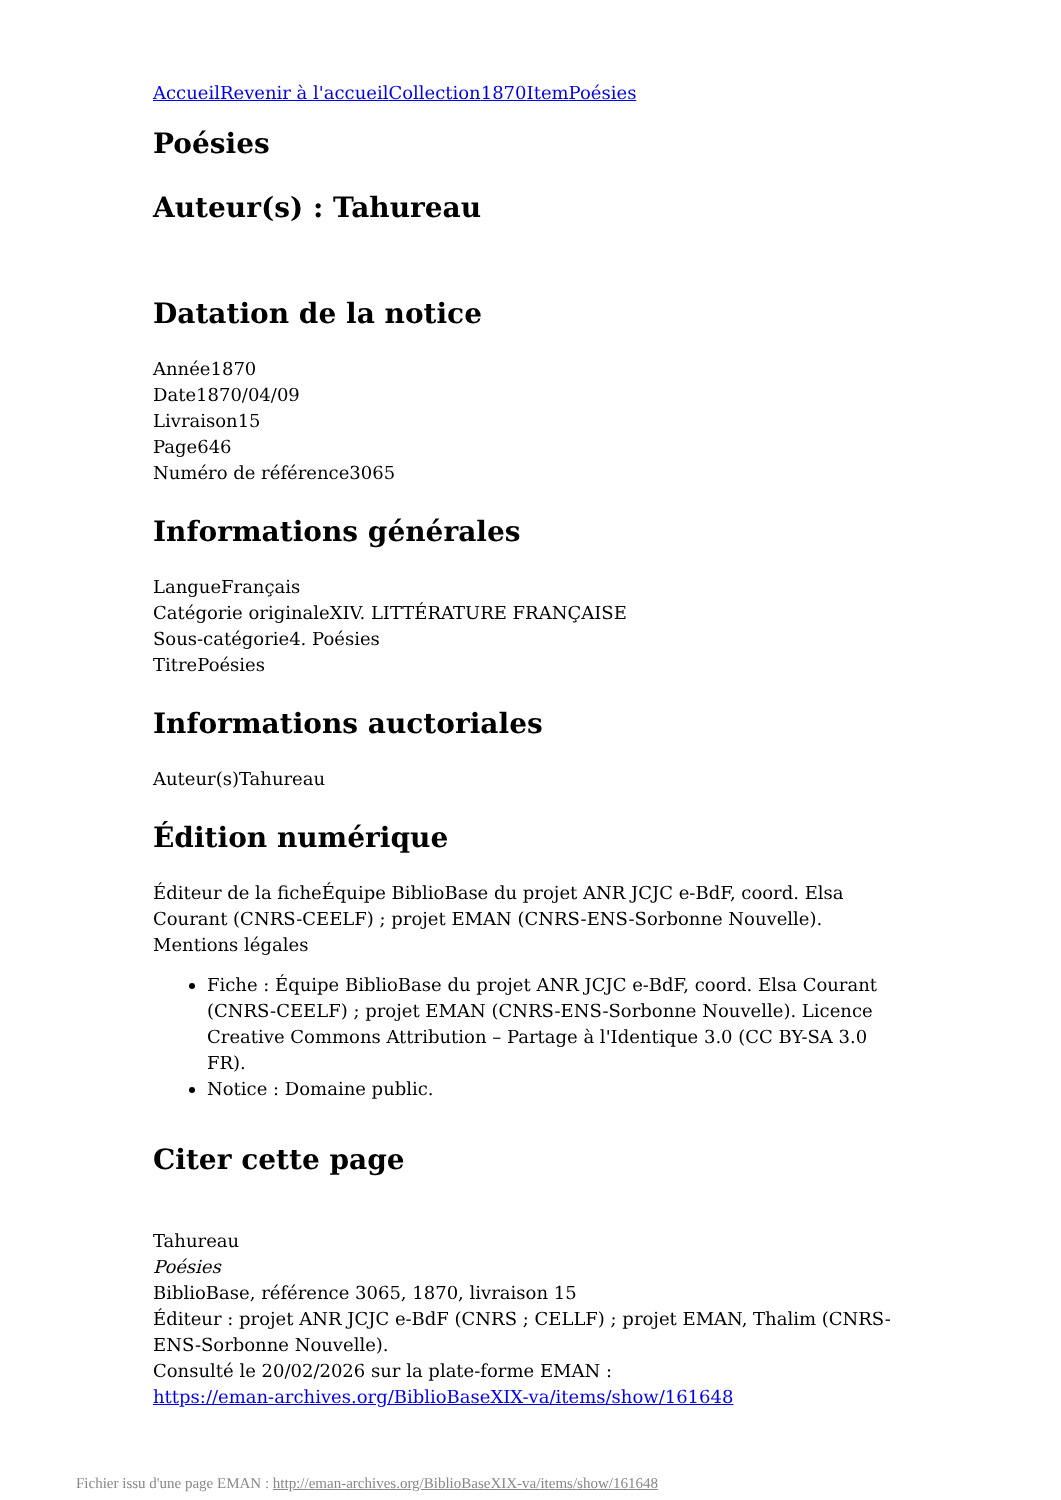Accueil Revenir à l'accueil Collection 1870 Item Poésies
Poésies
Auteur(s) : Tahureau
Datation de la notice
Année1870
Date1870/04/09
Livraison15
Page646
Numéro de référence3065
Informations générales
LangueFrançais
Catégorie originaleXIV. LITTÉRATURE FRANÇAISE
Sous-catégorie4. Poésies
TitrePoésies
Informations auctoriales
Auteur(s)Tahureau
Édition numérique
Éditeur de la ficheÉquipe BiblioBase du projet ANR JCJC e-BdF, coord. Elsa Courant (CNRS-CEELF) ; projet EMAN (CNRS-ENS-Sorbonne Nouvelle).
Mentions légales
Fiche : Équipe BiblioBase du projet ANR JCJC e-BdF, coord. Elsa Courant (CNRS-CEELF) ; projet EMAN (CNRS-ENS-Sorbonne Nouvelle). Licence Creative Commons Attribution – Partage à l'Identique 3.0 (CC BY-SA 3.0 FR).
Notice : Domaine public.
Citer cette page
Tahureau
Poésies
BiblioBase, référence 3065, 1870, livraison 15
Éditeur : projet ANR JCJC e-BdF (CNRS ; CELLF) ; projet EMAN, Thalim (CNRS-ENS-Sorbonne Nouvelle).
Consulté le 20/02/2026 sur la plate-forme EMAN :
https://eman-archives.org/BiblioBaseXIX-va/items/show/161648
Fichier issu d'une page EMAN : http://eman-archives.org/BiblioBaseXIX-va/items/show/161648